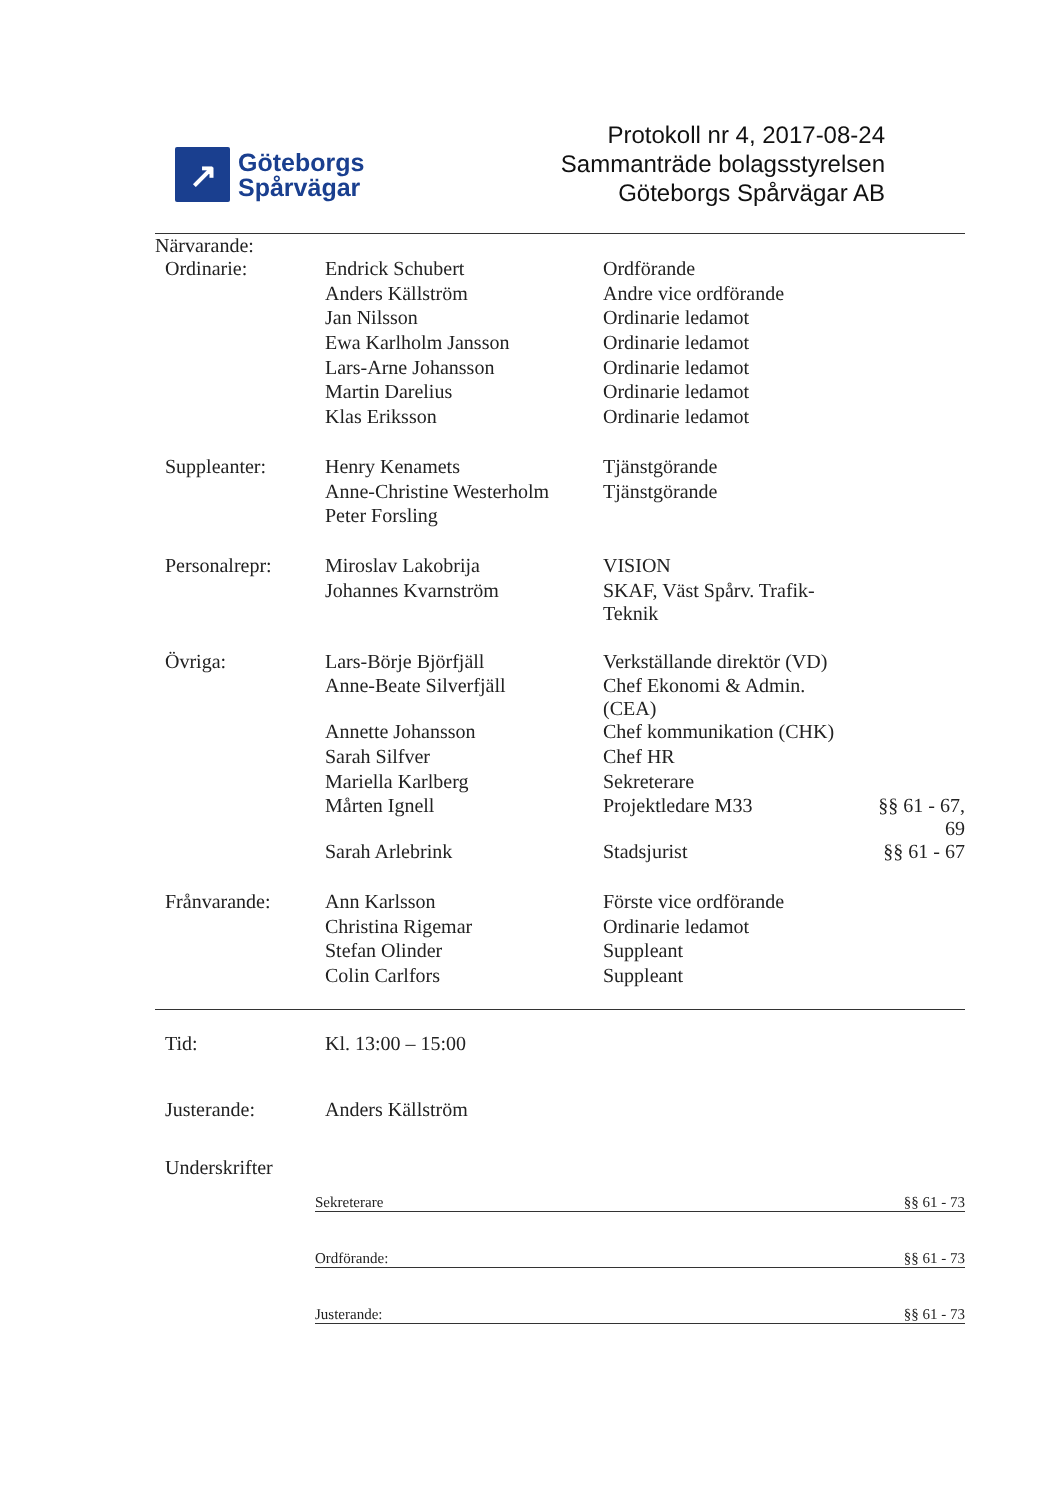↗
Göteborgs
Spårvägar
Protokoll nr 4, 2017-08-24
Sammanträde bolagsstyrelsen
Göteborgs Spårvägar AB
Närvarande:
| Ordinarie: | Endrick Schubert | Ordförande | |
| | Anders Källström | Andre vice ordförande | |
| | Jan Nilsson | Ordinarie ledamot | |
| | Ewa Karlholm Jansson | Ordinarie ledamot | |
| | Lars-Arne Johansson | Ordinarie ledamot | |
| | Martin Darelius | Ordinarie ledamot | |
| | Klas Eriksson | Ordinarie ledamot | |
| Suppleanter: | Henry Kenamets | Tjänstgörande | |
| | Anne-Christine Westerholm | Tjänstgörande | |
| | Peter Forsling | | |
| Personalrepr: | Miroslav Lakobrija | VISION | |
| | Johannes Kvarnström | SKAF, Väst Spårv. Trafik-Teknik | |
| Övriga: | Lars-Börje Björfjäll | Verkställande direktör (VD) | |
| | Anne-Beate Silverfjäll | Chef Ekonomi & Admin. (CEA) | |
| | Annette Johansson | Chef kommunikation (CHK) | |
| | Sarah Silfver | Chef HR | |
| | Mariella Karlberg | Sekreterare | |
| | Mårten Ignell | Projektledare M33 | §§ 61 - 67, 69 |
| | Sarah Arlebrink | Stadsjurist | §§ 61 - 67 |
| Frånvarande: | Ann Karlsson | Förste vice ordförande | |
| | Christina Rigemar | Ordinarie ledamot | |
| | Stefan Olinder | Suppleant | |
| | Colin Carlfors | Suppleant | |
| Tid: | Kl. 13:00 – 15:00 |
| Justerande: | Anders Källström |
| Underskrifter | / Sekreterare / §§ 61 - 73 / / Ordförande: / §§ 61 - 73 / / Justerande: / §§ 61 - 73 / |